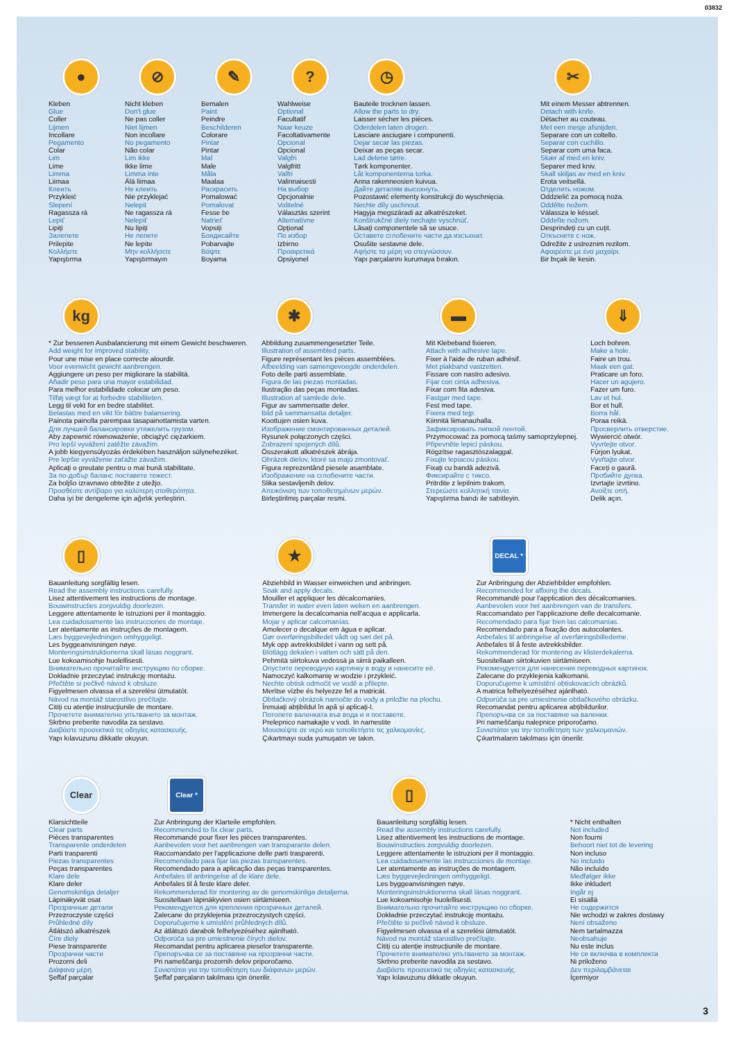03832
●
Kleben
Glue
Coller
Lijmen
Incollare
Pegamento
Colar
Lim
Lime
Limma
Liimaa
Клеить
Przykleić
Slepení
Ragassza rá
Lepiť
Lipiți
Залепете
Prilepite
Κολλήστε
Yapıştırma
⊘
Nicht kleben
Don't glue
Ne pas coller
Niet lijmen
Non incollare
No pegamento
Não colar
Lim ikke
Ikke lime
Limma inte
Älä liimaa
Не клеить
Nie przyklejać
Nelepit
Ne ragassza rá
Nelepiť
Nu lipiți
Не лепете
Ne lepite
Μην κολλήσετε
Yapıştırmayın
✎
Bemalen
Paint
Peindre
Beschilderen
Colorare
Pintar
Pintar
Mal
Male
Måla
Maalaa
Раскрасить
Pomalować
Pomalovat
Fesse be
Natrieť
Vopsiți
Боядисайте
Pobarvajte
Βάψτε
Boyama
?
Wahlweise
Optional
Facultatif
Naar keuze
Facoltativamente
Opcional
Opcional
Valgfri
Valgfritt
Valfri
Valinnaisesti
На выбор
Opcjonalnie
Volitelné
Választás szerint
Alternatívne
Opțional
По избор
Izbirno
Προαιρετικά
Opsiyonel
◷
Bauteile trocknen lassen.
Allow the parts to dry.
Laisser sécher les pièces.
Oderdelen laten drogen.
Lasciare asciugare i componenti.
Dejar secar las piezas.
Deixar as peças secar.
Lad delene tørre.
Tørk komponenter.
Låt komponenterna torka.
Anna rakenneosien kuivua.
Дайте деталям высохнуть.
Pozostawić elementy konstrukcji do wyschnięcia.
Nechte díly uschnout.
Hagyja megszáradi az alkatrészeket.
Konštrukčné diely nechajte vyschnúť.
Lăsați componentele să se usuce.
Оставете сглобените части да изсъхнат.
Osušite sestavne dele.
Αφήστε τα μέρη να στεγνώσουν.
Yapı parçalarını kurumaya bırakın.
✂
Mit einem Messer abtrennen.
Detach with knife.
Détacher au couteau.
Met een mesje afsnijden.
Separare con un coltello.
Separar con cuchillo.
Separar com uma faca.
Skær af med en kniv.
Separer med kniv.
Skall skiljas av med en kniv.
Erota veitsellä.
Отделить ножом.
Oddzielić za pomocą noża.
Oddělte nožem.
Válassza le késsel.
Oddeľte nožom.
Desprindeți cu un cuțit.
Откъснете с нож.
Odrežite z ustreznim rezilom.
Αφαιρέστε με ένα μαχαίρι.
Bir bıçak ile kesin.
kg
* Zur besseren Ausbalancierung mit einem Gewicht beschweren.
Add weight for improved stability.
Pour une mise en place correcte alourdir.
Voor evenwicht gewicht aanbrengen.
Aggiungere un peso per migliorare la stabilità.
Añadir peso para una mayor estabilidad.
Para melhor estabilidade colocar um peso.
Tilføj vægt for at forbedre stabiliteten.
Legg til vekt for en bedre stabilitet.
Belastas med en vikt för bättre balansering.
Painota painolla parempaa tasapainottamista varten.
Для лучшей балансировки утяжелить грузом.
Aby zapewnić równoważenie, obciążyć ciężarkiem.
Pro lepší vyvážení zatěžte závažím.
A jobb kiegyensúlyozás érdekében használjon súlynehezéket.
Pre lepšie vyváženie zaťažte závažím.
Aplicați o greutate pentru o mai bună stabilitate.
За по-добър баланс поставете тежест.
Za boljšo izravnavo obtežite z utežjo.
Προσθέστε αντίβαρο για καλύτερη σταθερότητα.
Daha iyi bir dengeleme için ağırlık yerleştirin.
✱
Abbildung zusammengesetzter Teile.
Illustration of assembled parts.
Figure représentant les pièces assemblées.
Afbeelding van samengevoegde onderdelen.
Foto delle parti assemblate.
Figura de las piezas montadas.
Ilustração das peças montadas.
Illustration af samlede dele.
Figur av sammensatte deler.
Bild på sammansatta detaljer.
Koottujen osien kuva.
Изображение смонтированных деталей.
Rysunek połączonych części.
Zobrazení spojených dílů.
Összerakott alkatrészek ábrája.
Obrázok dielov, ktoré sa majú zmontovať.
Figura reprezentând piesele asamblate.
Изображение на сглобените части.
Slika sestavljenih delov.
Απεικόνιση των τοποθετημένων μερών.
Birleştirilmiş parçalar resmi.
▬
Mit Klebeband fixieren.
Attach with adhesive tape.
Fixer à l'aide de ruban adhésif.
Met plakband vastzetten.
Fissare con nastro adesivo.
Fijar con cinta adhesiva.
Fixar com fita adesiva.
Fastgør med tape.
Fest med tape.
Fixera med tejp.
Kiinnitä liimanauhalla.
Зафиксировать липкой лентой.
Przymocować za pomocą taśmy samoprzylepnej.
Připevněte lepicí páskou.
Rögzítse ragasztószalaggal.
Fixujte lepiacou páskou.
Fixați cu bandă adezivă.
Фиксирайте с тиксо.
Pritrdite z lepilnim trakom.
Στερεώστε κολλητική ταινία.
Yapıştırma bandı ile sabitleyin.
⇓
Loch bohren.
Make a hole.
Faire un trou.
Maak een gat.
Praticare un foro.
Hacer un agujero.
Fazer um furo.
Lav et hul.
Bor et hull.
Borra hål.
Poraa reikä.
Просверлить отверстие.
Wywiercić otwór.
Vyvrtejte otvor.
Fúrjon lyukat.
Vyvŕtajte otvor.
Faceți o gaură.
Пробийте дупка.
Izvrtajte izvrtino.
Ανοίξτε οπή.
Delik açın.
▯
Bauanleitung sorgfältig lesen.
Read the assembly instructions carefully.
Lisez attentivement les instructions de montage.
Bouwinstructies zorgvuldig doorlezen.
Leggere attentamente le istruzioni per il montaggio.
Lea cuidadosamente las instrucciones de montaje.
Ler atentamente as instruções de montagem.
Læs byggevejledningen omhyggeligt.
Les byggeanvisningen nøye.
Monteringsinstruktionerna skall läsas noggrant.
Lue kokoamisohje huolellisesti.
Внимательно прочитайте инструкцию по сборке.
Dokładnie przeczytać instrukcję montażu.
Přečtěte si pečlivě návod k obsluze.
Figyelmesen olvassa el a szerelési útmutatót.
Návod na montáž starostlivo prečítajte.
Citiți cu atenție instrucțiunile de montare.
Прочетете внимателно упътването за монтаж.
Skrbno preberite navodila za sestavo.
Διαβάστε προσεκτικά τις οδηγίες κατασκευής.
Yapı kılavuzunu dikkatle okuyun.
★
Abziehbild in Wasser einweichen und anbringen.
Soak and apply decals.
Mouiller et appliquer les décalcomanies.
Transfer in water even laten weken en aanbrengen.
Immergere la decalcomania nell'acqua e applicarla.
Mojar y aplicar calcomanías.
Amolecer o decalque em água e aplicar.
Gør overføringsbilledet vådt og sæt det på.
Myk opp avtrekksbildet i vann og sett på.
Blötlägg dekalen i vatten och sätt på den.
Pehmitä siirtokuva vedessä ja siirrä paikalleen.
Опустите переводную картинку в воду и нанесите её.
Namoczyć kalkomanię w wodzie i przykleić.
Nechte obtisk odmočit ve vodě a přilepte.
Merítse vízbe és helyezze fel a matricát.
Obtlačkový obrázok namočte do vody a priložte na plochu.
Înmuiați abțibildul în apă și aplicați-l.
Потопете валенката във вода и я поставете.
Prelepnico namakajte v vodi. In namestite
Μουσκέψτε σε νερό και τοποθετήστε τις χαλκομανίες.
Çıkartmayı suda yumuşatın ve takın.
DECAL *
Zur Anbringung der Abziehbilder empfohlen.
Recommended for affixing the decals.
Recommandé pour l'application des décalcomanies.
Aanbevolen voor het aanbrengen van de transfers.
Raccomandato per l'applicazione delle decalcomanie.
Recomendado para fijar bien las calcomanías.
Recomendado para a fixação dos autocolantes.
Anbefales til anbringelse af overføringsbillederne.
Anbefales til å feste avtrekksbilder.
Rekommenderad för montering av klisterdekalerna.
Suositellaan siirtokuvien siirtämiseen.
Рекомендуется для нанесения переводных картинок.
Zalecane do przyklejenia kalkomanii.
Doporučujeme k umístění obtiskovacích obrázků.
A matrica felhelyezéséhez ajánlható.
Odporúča sa pre umiestnenie obtlačkového obrázku.
Recomandat pentru aplicarea abțibildurilor.
Препоръчва се за поставяне на валенки.
Pri nameščanju nalepnice priporočamo.
Συνιστάται για την τοποθέτηση των χαλκομανιών.
Çıkartmaların takılması için önerilir.
Clear
Klarsichtteile
Clear parts
Pièces transparentes
Transparente onderdelen
Parti trasparenti
Piezas transparentes
Peças transparentes
Klare dele
Klare deler
Genomskinliga detaljer
Läpinäkyvät osat
Прозрачные детали
Przezroczyste części
Průhledné díly
Átlátszó alkatrészek
Číre diely
Piese transparente
Прозрачни части
Prozorni deli
Διάφανα μέρη
Şeffaf parçalar
Clear *
Zur Anbringung der Klarteile empfohlen.
Recommended to fix clear parts.
Recommandé pour fixer les pièces transparentes.
Aanbevolen voor het aanbrengen van transparante delen.
Raccomandato per l'applicazione delle parti trasparenti.
Recomendado para fijar las piezas transparentes.
Recomendado para a aplicação das peças transparentes.
Anbefales til anbringelse af de klare dele.
Anbefales til å feste klare deler.
Rekommenderad för montering av de genomskinliga detaljerna.
Suositellaan läpinäkyvien osien siirtämiseen.
Рекомендуется для крепления прозрачных деталей.
Zalecane do przyklejenia przezroczystych części.
Doporučujeme k umístění průhledných dílů.
Az átlátszó darabok felhelyezéséhez ajánlható.
Odporúča sa pre umiestnenie čírych dielov.
Recomandat pentru aplicarea pieselor transparente.
Препоръчва се за поставяне на прозрачни части.
Pri nameščanju prozornih delov priporočamo.
Συνιστάται για την τοποθέτηση των διάφανων μερών.
Şeffaf parçaların takılması için önerilir.
▯
Bauanleitung sorgfältig lesen.
Read the assembly instructions carefully.
Lisez attentivement les instructions de montage.
Bouwinstructies zorgvuldig doorlezen.
Leggere attentamente le istruzioni per il montaggio.
Lea cuidadosamente las instrucciones de montaje.
Ler atentamente as instruções de montagem.
Læs byggevejledningen omhyggeligt.
Les byggeanvisningen nøye.
Monteringsinstruktionerna skall läsas noggrant.
Lue kokoamisohje huolellisesti.
Внимательно прочитайте инструкцию по сборке.
Dokładnie przeczytać instrukcję montażu.
Přečtěte si pečlivě návod k obsluze.
Figyelmesen olvassa el a szerelési útmutatót.
Návod na montáž starostlivo prečítajte.
Citiți cu atenție instrucțiunile de montare.
Прочетете внимателно упътването за монтаж.
Skrbno preberite navodila za sestavo.
Διαβάστε προσεκτικά τις οδηγίες κατασκευής.
Yapı kılavuzunu dikkatle okuyun.
* Nicht enthalten
Not included
Non fourni
Behoort niet tot de levering
Non incluso
No incluido
Não incluído
Medfølger ikke
Ikke inkludert
Ingår ej
Ei sisällä
Не содержится
Nie wchodzi w zakres dostawy
Není obsaženo
Nem tartalmazza
Neobsahuje
Nu este inclus
Не се включва в комплекта
Ni priloženo
Δεν περιλαμβάνεται
İçermiyor
3